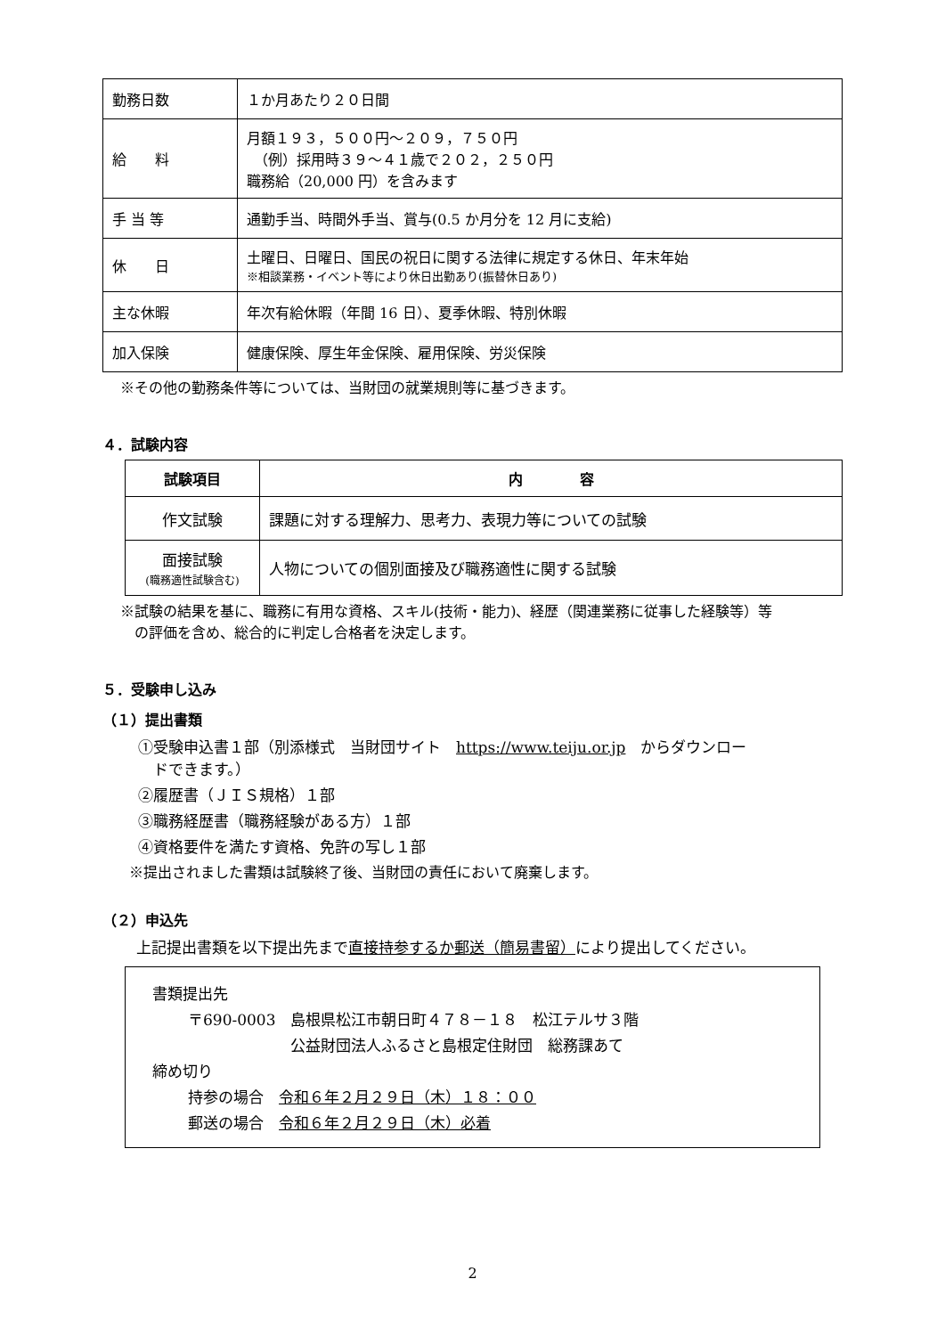| 勤務日数 | １か月あたり２０日間 |
| 給 料 | 月額１９３，５００円～２０９，７５０円 （例）採用時３９～４１歳で２０２，２５０円 職務給（20,000 円）を含みます |
| 手 当 等 | 通勤手当、時間外手当、賞与(0.5 か月分を 12 月に支給) |
| 休 日 | 土曜日、日曜日、国民の祝日に関する法律に規定する休日、年末年始 ※相談業務・イベント等により休日出勤あり(振替休日あり) |
| 主な休暇 | 年次有給休暇（年間 16 日）、夏季休暇、特別休暇 |
| 加入保険 | 健康保険、厚生年金保険、雇用保険、労災保険 |
※その他の勤務条件等については、当財団の就業規則等に基づきます。
４．試験内容
| 試験項目 | 内 容 |
| --- | --- |
| 作文試験 | 課題に対する理解力、思考力、表現力等についての試験 |
| 面接試験 (職務適性試験含む) | 人物についての個別面接及び職務適性に関する試験 |
※試験の結果を基に、職務に有用な資格、スキル(技術・能力)、経歴（関連業務に従事した経験等）等
　の評価を含め、総合的に判定し合格者を決定します。
５．受験申し込み
（１）提出書類
①受験申込書１部（別添様式　当財団サイト　https://www.teiju.or.jp　からダウンロー
　ドできます。）
②履歴書（ＪＩＳ規格）１部
③職務経歴書（職務経験がある方）１部
④資格要件を満たす資格、免許の写し１部
※提出されました書類は試験終了後、当財団の責任において廃棄します。
（２）申込先
上記提出書類を以下提出先まで直接持参するか郵送（簡易書留）により提出してください。
書類提出先
〒690-0003　島根県松江市朝日町４７８－１８　松江テルサ３階
公益財団法人ふるさと島根定住財団　総務課あて
締め切り
持参の場合　令和６年２月２９日（木）１８：００
郵送の場合　令和６年２月２９日（木）必着
2